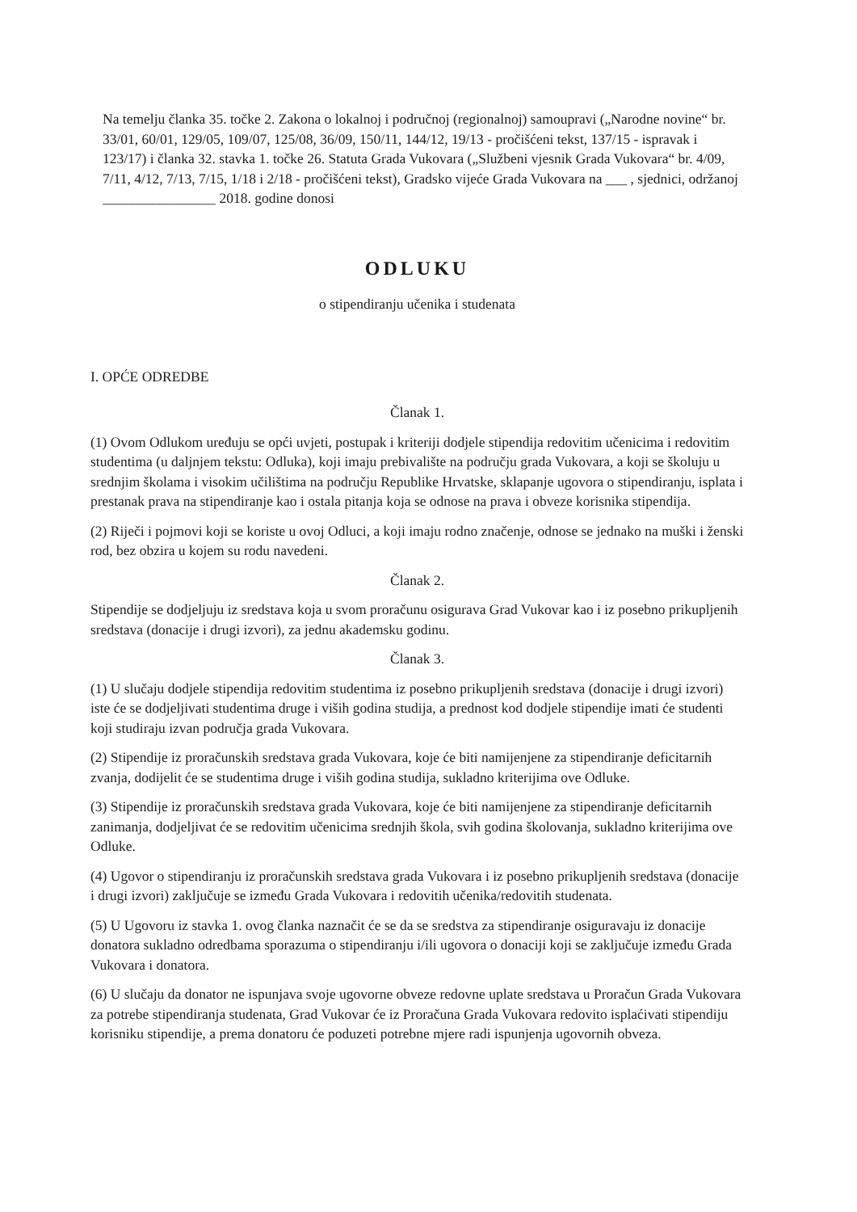Na temelju članka 35. točke 2. Zakona o lokalnoj i područnoj (regionalnoj) samoupravi („Narodne novine“ br. 33/01, 60/01, 129/05, 109/07, 125/08, 36/09, 150/11, 144/12, 19/13 - pročišćeni tekst, 137/15 - ispravak i 123/17) i članka 32. stavka 1. točke 26. Statuta Grada Vukovara („Službeni vjesnik Grada Vukovara“ br. 4/09, 7/11, 4/12, 7/13, 7/15, 1/18 i 2/18 - pročišćeni tekst), Gradsko vijeće Grada Vukovara na ___ , sjednici, održanoj ________________ 2018. godine donosi
ODLUKU
o stipendiranju učenika i studenata
I. OPĆE ODREDBE
Članak 1.
(1) Ovom Odlukom uređuju se opći uvjeti, postupak i kriteriji dodjele stipendija redovitim učenicima i redovitim studentima (u daljnjem tekstu: Odluka), koji imaju prebivalište na području grada Vukovara, a koji se školuju u srednjim školama i visokim učilištima na području Republike Hrvatske, sklapanje ugovora o stipendiranju, isplata i prestanak prava na stipendiranje kao i ostala pitanja koja se odnose na prava i obveze korisnika stipendija.
(2) Riječi i pojmovi koji se koriste u ovoj Odluci, a koji imaju rodno značenje, odnose se jednako na muški i ženski rod, bez obzira u kojem su rodu navedeni.
Članak 2.
Stipendije se dodjeljuju iz sredstava koja u svom proračunu osigurava Grad Vukovar kao i iz posebno prikupljenih sredstava (donacije i drugi izvori), za jednu akademsku godinu.
Članak 3.
(1) U slučaju dodjele stipendija redovitim studentima iz posebno prikupljenih sredstava (donacije i drugi izvori) iste će se dodjeljivati studentima druge i viših godina studija, a prednost kod dodjele stipendije imati će studenti koji studiraju izvan područja grada Vukovara.
(2) Stipendije iz proračunskih sredstava grada Vukovara, koje će biti namijenjene za stipendiranje deficitarnih zvanja, dodijelit će se studentima druge i viših godina studija, sukladno kriterijima ove Odluke.
(3) Stipendije iz proračunskih sredstava grada Vukovara, koje će biti namijenjene za stipendiranje deficitarnih zanimanja, dodjeljivat će se redovitim učenicima srednjih škola, svih godina školovanja, sukladno kriterijima ove Odluke.
(4) Ugovor o stipendiranju iz proračunskih sredstava grada Vukovara i iz posebno prikupljenih sredstava (donacije i drugi izvori) zaključuje se između Grada Vukovara i redovitih učenika/redovitih studenata.
(5) U Ugovoru iz stavka 1. ovog članka naznačit će se da se sredstva za stipendiranje osiguravaju iz donacije donatora sukladno odredbama sporazuma o stipendiranju i/ili ugovora o donaciji koji se zaključuje između Grada Vukovara i donatora.
(6) U slučaju da donator ne ispunjava svoje ugovorne obveze redovne uplate sredstava u Proračun Grada Vukovara za potrebe stipendiranja studenata, Grad Vukovar će iz Proračuna Grada Vukovara redovito isplaćivati stipendiju korisniku stipendije, a prema donatoru će poduzeti potrebne mjere radi ispunjenja ugovornih obveza.